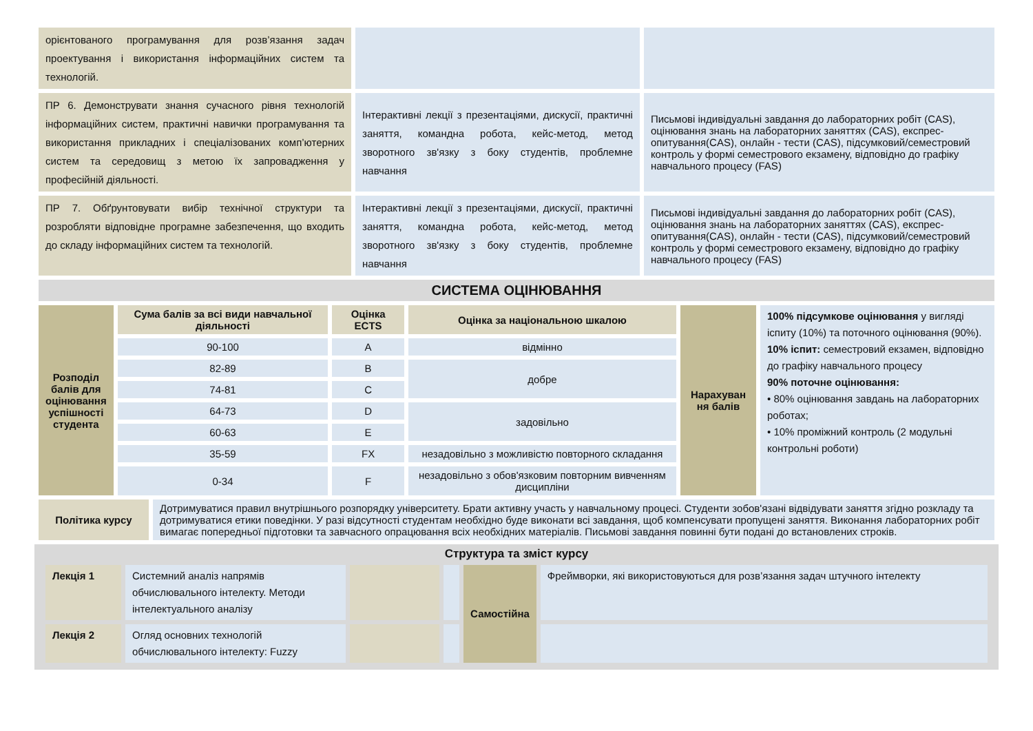| орієнтованого програмування для розв’язання задач проектування і використання інформаційних систем та технологій. | | |
| ПР 6. Демонструвати знання сучасного рівня технологій інформаційних систем, практичні навички програмування та використання прикладних і спеціалізованих комп’ютерних систем та середовищ з метою їх запровадження у професійній діяльності. | Інтерактивні лекції з презентаціями, дискусії, практичні заняття, командна робота, кейс-метод, метод зворотного зв'язку з боку студентів, проблемне навчання | Письмові індивідуальні завдання до лабораторних робіт (CAS), оцінювання знань на лабораторних заняттях (CAS), експрес-опитування(CAS), онлайн - тести (CAS), підсумковий/семестровий контроль у формі семестрового екзамену, відповідно до графіку навчального процесу (FAS) |
| ПР 7. Обґрунтовувати вибір технічної структури та розробляти відповідне програмне забезпечення, що входить до складу інформаційних систем та технологій. | Інтерактивні лекції з презентаціями, дискусії, практичні заняття, командна робота, кейс-метод, метод зворотного зв'язку з боку студентів, проблемне навчання | Письмові індивідуальні завдання до лабораторних робіт (CAS), оцінювання знань на лабораторних заняттях (CAS), експрес-опитування(CAS), онлайн - тести (CAS), підсумковий/семестровий контроль у формі семестрового екзамену, відповідно до графіку навчального процесу (FAS) |
| СИСТЕМА ОЦІНЮВАННЯ | | |
| Розподіл балів для оцінювання успішності студента | Сума балів за всі види навчальної діяльності | Оцінка ECTS | Оцінка за національною шкалою | Нарахуван ня балів | 100% підсумкове оцінювання у вигляді іспиту (10%) та поточного оцінювання (90%). 10% іспит: семестровий екзамен, відповідно до графіку навчального процесу 90% поточне оцінювання: • 80% оцінювання завдань на лабораторних роботах; • 10% проміжний контроль (2 модульні контрольні роботи) |
| | 90-100 | A | відмінно | | |
| | 82-89 | B | добре | | |
| | 74-81 | C | | | |
| | 64-73 | D | задовільно | | |
| | 60-63 | E | | | |
| | 35-59 | FX | незадовільно з можливістю повторного складання | | |
| | 0-34 | F | незадовільно з обов'язковим повторним вивченням дисципліни | | |
| Політика курсу | Дотримуватися правил внутрішнього розпорядку університету. Брати активну участь у навчальному процесі. Студенти зобов'язані відвідувати заняття згідно розкладу та дотримуватися етики поведінки. У разі відсутності студентам необхідно буде виконати всі завдання, щоб компенсувати пропущені заняття. Виконання лабораторних робіт вимагає попередньої підготовки та завчасного опрацювання всіх необхідних матеріалів. Письмові завдання повинні бути подані до встановлених строків. |
Структура та зміст курсу
| Лекція 1 | Системний аналіз напрямів обчислювального інтелекту. Методи інтелектуального аналізу | | | Самостійна | Фреймворки, які використовуються для розв’язання задач штучного інтелекту |
| Лекція 2 | Огляд основних технологій обчислювального інтелекту: Fuzzy | | | | |